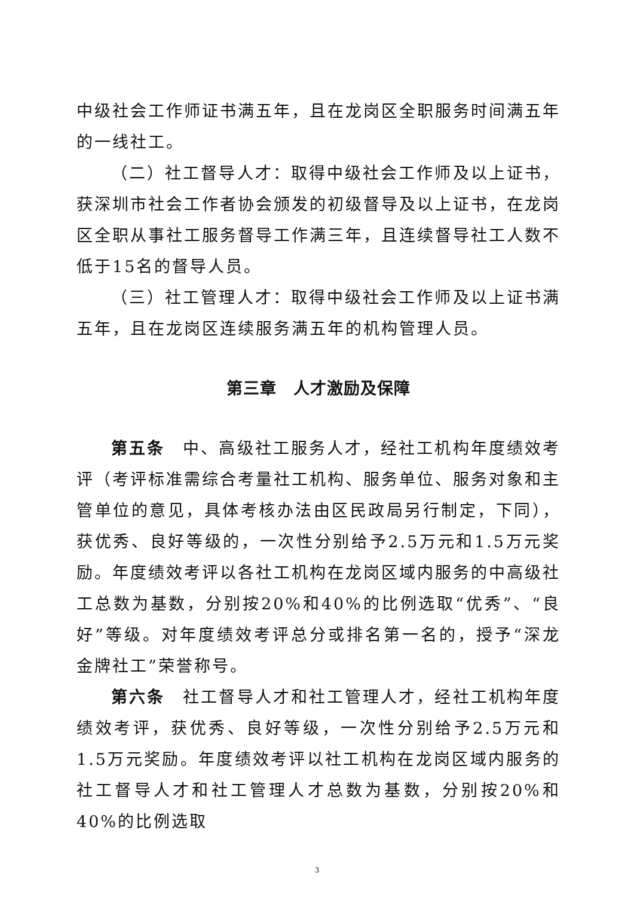中级社会工作师证书满五年，且在龙岗区全职服务时间满五年的一线社工。
（二）社工督导人才：取得中级社会工作师及以上证书，获深圳市社会工作者协会颁发的初级督导及以上证书，在龙岗区全职从事社工服务督导工作满三年，且连续督导社工人数不低于15名的督导人员。
（三）社工管理人才：取得中级社会工作师及以上证书满五年，且在龙岗区连续服务满五年的机构管理人员。
第三章　人才激励及保障
第五条　中、高级社工服务人才，经社工机构年度绩效考评（考评标准需综合考量社工机构、服务单位、服务对象和主管单位的意见，具体考核办法由区民政局另行制定，下同），获优秀、良好等级的，一次性分别给予2.5万元和1.5万元奖励。年度绩效考评以各社工机构在龙岗区域内服务的中高级社工总数为基数，分别按20%和40%的比例选取“优秀”、“良好”等级。对年度绩效考评总分或排名第一名的，授予“深龙金牌社工”荣誉称号。
第六条　社工督导人才和社工管理人才，经社工机构年度绩效考评，获优秀、良好等级，一次性分别给予2.5万元和1.5万元奖励。年度绩效考评以社工机构在龙岗区域内服务的社工督导人才和社工管理人才总数为基数，分别按20%和40%的比例选取
3